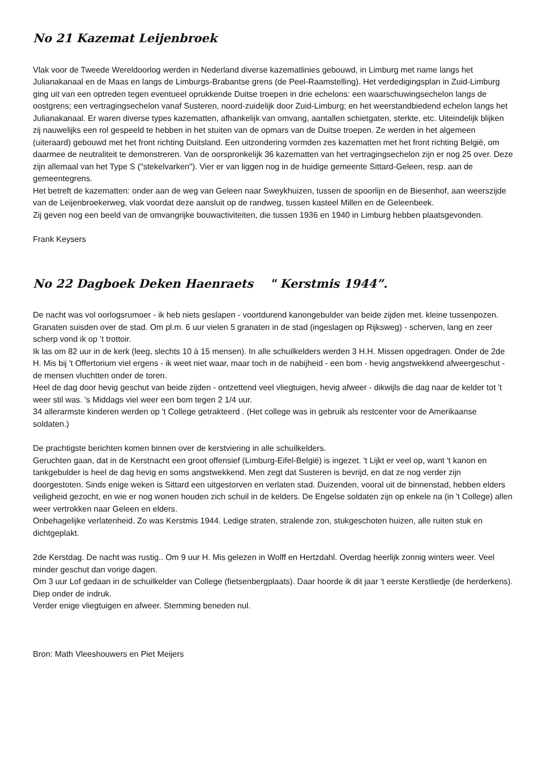No 21 Kazemat Leijenbroek
Vlak voor de Tweede Wereldoorlog werden in Nederland diverse kazematlinies gebouwd, in Limburg met name langs het Julianakanaal en de Maas en langs de Limburgs-Brabantse grens (de Peel-Raamstelling). Het verdedigingsplan in Zuid-Limburg ging uit van een optreden tegen eventueel oprukkende Duitse troepen in drie echelons: een waarschuwingsechelon langs de oostgrens; een vertragingsechelon vanaf Susteren, noord-zuidelijk door Zuid-Limburg; en het weerstandbiedend echelon langs het Julianakanaal. Er waren diverse types kazematten, afhankelijk van omvang, aantallen schietgaten, sterkte, etc. Uiteindelijk blijken zij nauwelijks een rol gespeeld te hebben in het stuiten van de opmars van de Duitse troepen. Ze werden in het algemeen (uiteraard) gebouwd met het front richting Duitsland. Een uitzondering vormden zes kazematten met het front richting België, om daarmee de neutraliteit te demonstreren. Van de oorspronkelijk 36 kazematten van het vertragingsechelon zijn er nog 25 over. Deze zijn allemaal van het Type S ("stekelvarken"). Vier er van liggen nog in de huidige gemeente Sittard-Geleen, resp. aan de gemeentegrens.
Het betreft de kazematten: onder aan de weg van Geleen naar Sweykhuizen, tussen de spoorlijn en de Biesenhof, aan weerszijde van de Leijenbroekerweg, vlak voordat deze aansluit op de randweg, tussen kasteel Millen en de Geleenbeek.
Zij geven nog een beeld van de omvangrijke bouwactiviteiten, die tussen 1936 en 1940 in Limburg hebben plaatsgevonden.
Frank Keysers
No 22 Dagboek Deken Haenraets " Kerstmis 1944”.
De nacht was vol oorlogsrumoer - ik heb niets geslapen - voortdurend kanongebulder van beide zijden met. kleine tussenpozen. Granaten suisden over de stad. Om pl.m. 6 uur vielen 5 granaten in de stad (ingeslagen op Rijksweg) - scherven, lang en zeer scherp vond ik op ’t trottoir.
Ik las om 82 uur in de kerk (leeg, slechts 10 à 15 mensen). In alle schuilkelders werden 3 H.H. Missen opgedragen. Onder de 2de H. Mis bij 't Offertorium viel ergens - ik weet niet waar, maar toch in de nabijheid - een bom - hevig angstwekkend afweergeschut - de mensen vluchtten onder de toren.
Heel de dag door hevig geschut van beide zijden - ontzettend veel vliegtuigen, hevig afweer - dikwijls die dag naar de kelder tot 't weer stil was. 's Middags viel weer een bom tegen 2 1/4 uur.
34 allerarmste kinderen werden op 't College getrakteerd . (Het college was in gebruik als restcenter voor de Amerikaanse soldaten.)
De prachtigste berichten komen binnen over de kerstviering in alle schuilkelders.
Geruchten gaan, dat in de Kerstnacht een groot offensief (Limburg-Eifel-België) is ingezet. 't Lijkt er veel op, want 't kanon en tankgebulder is heel de dag hevig en soms angstwekkend. Men zegt dat Susteren is bevrijd, en dat ze nog verder zijn doorgestoten. Sinds enige weken is Sittard een uitgestorven en verlaten stad. Duizenden, vooral uit de binnenstad, hebben elders veiligheid gezocht, en wie er nog wonen houden zich schuil in de kelders. De Engelse soldaten zijn op enkele na (in 't College) allen weer vertrokken naar Geleen en elders.
Onbehagelijke verlatenheid. Zo was Kerstmis 1944. Ledige straten, stralende zon, stukgeschoten huizen, alle ruiten stuk en dichtgeplakt.
2de Kerstdag. De nacht was rustig.. Om 9 uur H. Mis gelezen in Wolff en Hertzdahl. Overdag heerlijk zonnig winters weer. Veel minder geschut dan vorige dagen.
Om 3 uur Lof gedaan in de schuilkelder van College (fietsenbergplaats). Daar hoorde ik dit jaar 't eerste Kerstliedje (de herderkens). Diep onder de indruk.
Verder enige vliegtuigen en afweer. Stemming beneden nul.
Bron: Math Vleeshouwers en Piet Meijers